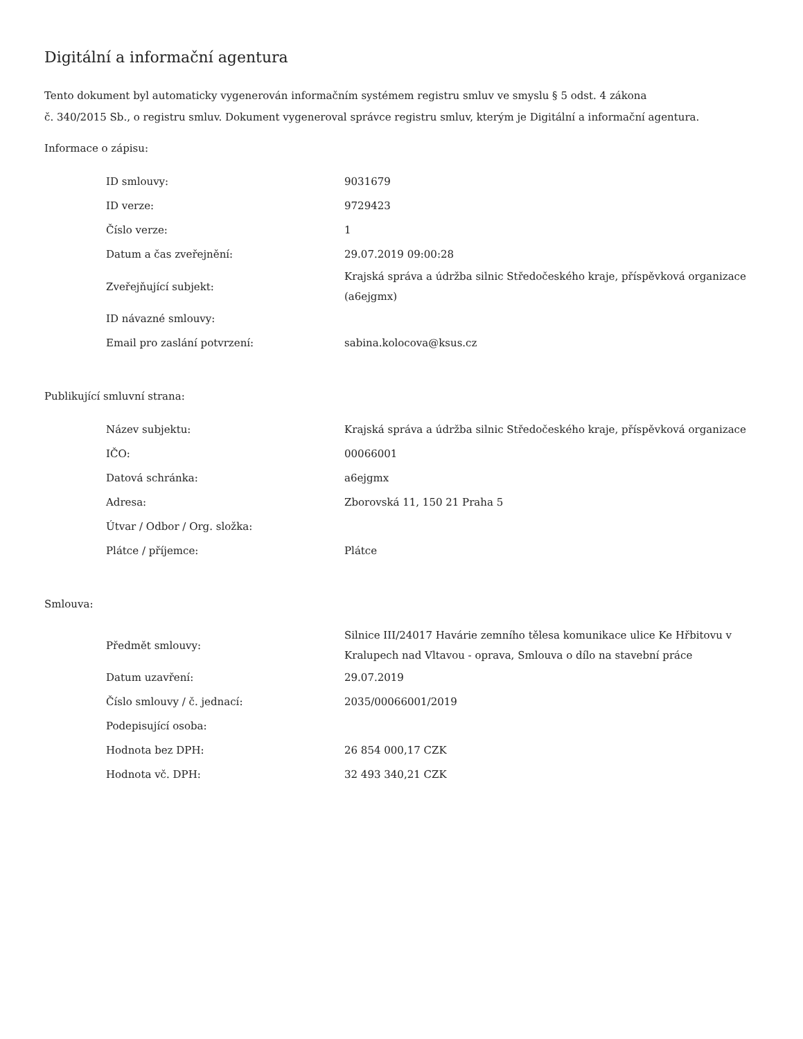Digitální a informační agentura
Tento dokument byl automaticky vygenerován informačním systémem registru smluv ve smyslu § 5 odst. 4 zákona
č. 340/2015 Sb., o registru smluv. Dokument vygeneroval správce registru smluv, kterým je Digitální a informační agentura.
Informace o zápisu:
| ID smlouvy: | 9031679 |
| ID verze: | 9729423 |
| Číslo verze: | 1 |
| Datum a čas zveřejnění: | 29.07.2019 09:00:28 |
| Zveřejňující subjekt: | Krajská správa a údržba silnic Středočeského kraje, příspěvková organizace (a6ejgmx) |
| ID návazné smlouvy: | |
| Email pro zaslání potvrzení: | sabina.kolocova@ksus.cz |
Publikující smluvní strana:
| Název subjektu: | Krajská správa a údržba silnic Středočeského kraje, příspěvková organizace |
| IČO: | 00066001 |
| Datová schránka: | a6ejgmx |
| Adresa: | Zborovská 11, 150 21 Praha 5 |
| Útvar / Odbor / Org. složka: | |
| Plátce / příjemce: | Plátce |
Smlouva:
| Předmět smlouvy: | Silnice III/24017 Havárie zemního tělesa komunikace ulice Ke Hřbitovu v Kralupech nad Vltavou - oprava, Smlouva o dílo na stavební práce |
| Datum uzavření: | 29.07.2019 |
| Číslo smlouvy / č. jednací: | 2035/00066001/2019 |
| Podepisující osoba: | |
| Hodnota bez DPH: | 26 854 000,17 CZK |
| Hodnota vč. DPH: | 32 493 340,21 CZK |